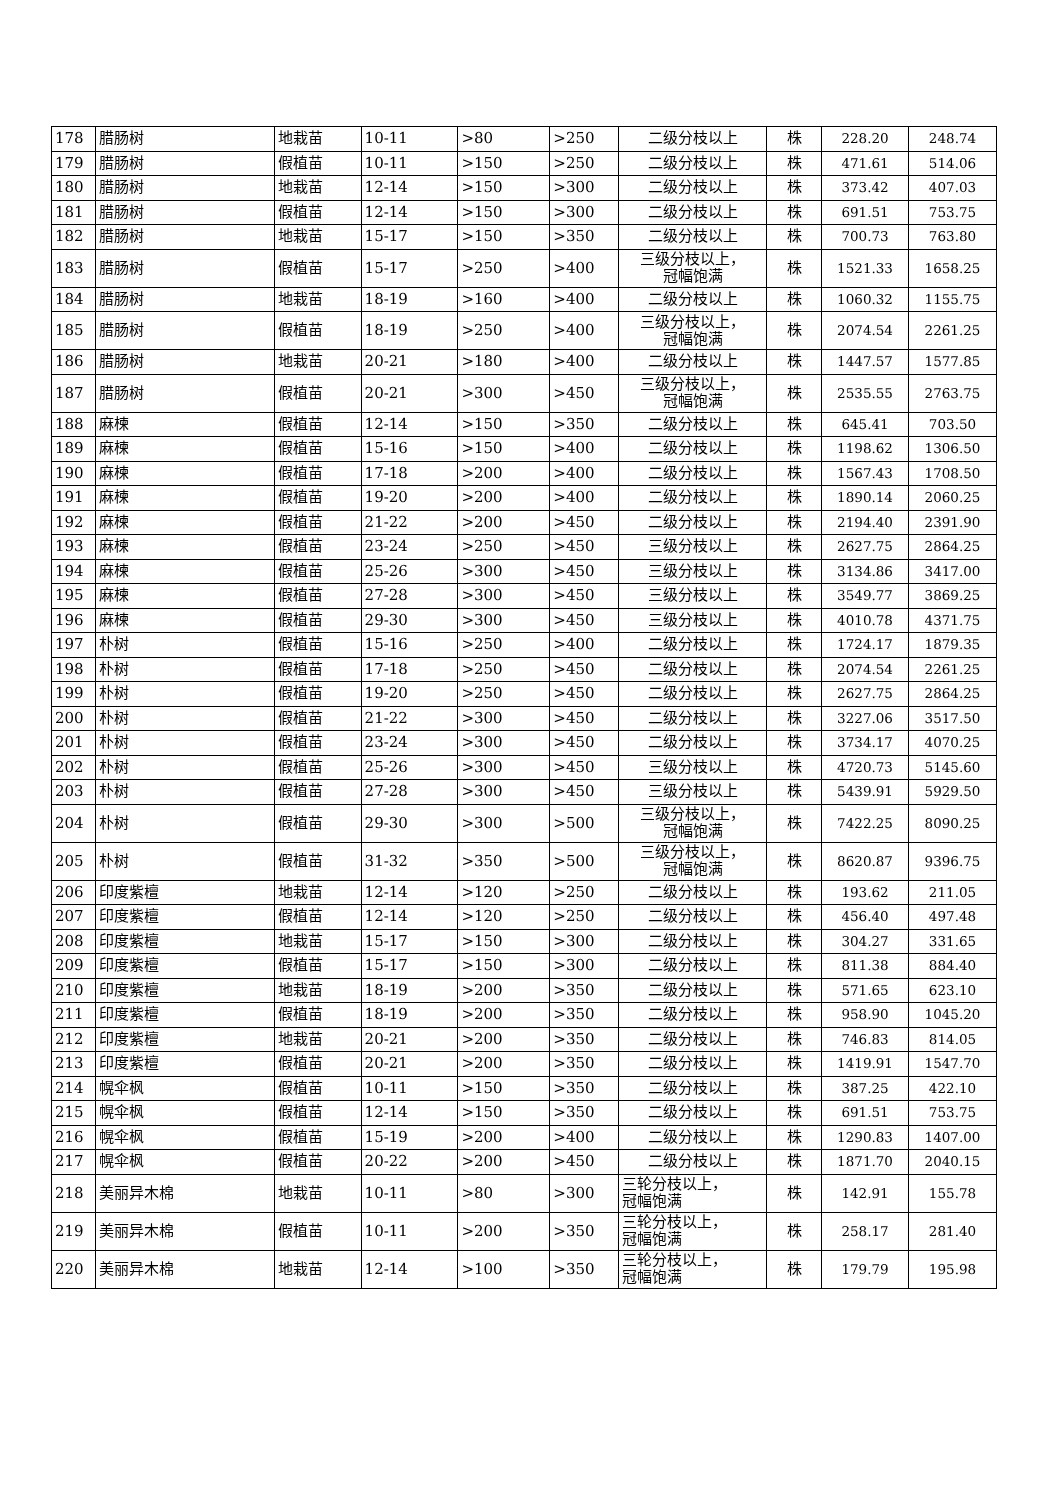| 178 | 腊肠树 | 地栽苗 | 10-11 | >80 | >250 | 二级分枝以上 | 株 | 228.20 | 248.74 |
| 179 | 腊肠树 | 假植苗 | 10-11 | >150 | >250 | 二级分枝以上 | 株 | 471.61 | 514.06 |
| 180 | 腊肠树 | 地栽苗 | 12-14 | >150 | >300 | 二级分枝以上 | 株 | 373.42 | 407.03 |
| 181 | 腊肠树 | 假植苗 | 12-14 | >150 | >300 | 二级分枝以上 | 株 | 691.51 | 753.75 |
| 182 | 腊肠树 | 地栽苗 | 15-17 | >150 | >350 | 二级分枝以上 | 株 | 700.73 | 763.80 |
| 183 | 腊肠树 | 假植苗 | 15-17 | >250 | >400 | 三级分枝以上， 冠幅饱满 | 株 | 1521.33 | 1658.25 |
| 184 | 腊肠树 | 地栽苗 | 18-19 | >160 | >400 | 二级分枝以上 | 株 | 1060.32 | 1155.75 |
| 185 | 腊肠树 | 假植苗 | 18-19 | >250 | >400 | 三级分枝以上， 冠幅饱满 | 株 | 2074.54 | 2261.25 |
| 186 | 腊肠树 | 地栽苗 | 20-21 | >180 | >400 | 二级分枝以上 | 株 | 1447.57 | 1577.85 |
| 187 | 腊肠树 | 假植苗 | 20-21 | >300 | >450 | 三级分枝以上， 冠幅饱满 | 株 | 2535.55 | 2763.75 |
| 188 | 麻楝 | 假植苗 | 12-14 | >150 | >350 | 二级分枝以上 | 株 | 645.41 | 703.50 |
| 189 | 麻楝 | 假植苗 | 15-16 | >150 | >400 | 二级分枝以上 | 株 | 1198.62 | 1306.50 |
| 190 | 麻楝 | 假植苗 | 17-18 | >200 | >400 | 二级分枝以上 | 株 | 1567.43 | 1708.50 |
| 191 | 麻楝 | 假植苗 | 19-20 | >200 | >400 | 二级分枝以上 | 株 | 1890.14 | 2060.25 |
| 192 | 麻楝 | 假植苗 | 21-22 | >200 | >450 | 二级分枝以上 | 株 | 2194.40 | 2391.90 |
| 193 | 麻楝 | 假植苗 | 23-24 | >250 | >450 | 三级分枝以上 | 株 | 2627.75 | 2864.25 |
| 194 | 麻楝 | 假植苗 | 25-26 | >300 | >450 | 三级分枝以上 | 株 | 3134.86 | 3417.00 |
| 195 | 麻楝 | 假植苗 | 27-28 | >300 | >450 | 三级分枝以上 | 株 | 3549.77 | 3869.25 |
| 196 | 麻楝 | 假植苗 | 29-30 | >300 | >450 | 三级分枝以上 | 株 | 4010.78 | 4371.75 |
| 197 | 朴树 | 假植苗 | 15-16 | >250 | >400 | 二级分枝以上 | 株 | 1724.17 | 1879.35 |
| 198 | 朴树 | 假植苗 | 17-18 | >250 | >450 | 二级分枝以上 | 株 | 2074.54 | 2261.25 |
| 199 | 朴树 | 假植苗 | 19-20 | >250 | >450 | 二级分枝以上 | 株 | 2627.75 | 2864.25 |
| 200 | 朴树 | 假植苗 | 21-22 | >300 | >450 | 二级分枝以上 | 株 | 3227.06 | 3517.50 |
| 201 | 朴树 | 假植苗 | 23-24 | >300 | >450 | 二级分枝以上 | 株 | 3734.17 | 4070.25 |
| 202 | 朴树 | 假植苗 | 25-26 | >300 | >450 | 三级分枝以上 | 株 | 4720.73 | 5145.60 |
| 203 | 朴树 | 假植苗 | 27-28 | >300 | >450 | 三级分枝以上 | 株 | 5439.91 | 5929.50 |
| 204 | 朴树 | 假植苗 | 29-30 | >300 | >500 | 三级分枝以上， 冠幅饱满 | 株 | 7422.25 | 8090.25 |
| 205 | 朴树 | 假植苗 | 31-32 | >350 | >500 | 三级分枝以上， 冠幅饱满 | 株 | 8620.87 | 9396.75 |
| 206 | 印度紫檀 | 地栽苗 | 12-14 | >120 | >250 | 二级分枝以上 | 株 | 193.62 | 211.05 |
| 207 | 印度紫檀 | 假植苗 | 12-14 | >120 | >250 | 二级分枝以上 | 株 | 456.40 | 497.48 |
| 208 | 印度紫檀 | 地栽苗 | 15-17 | >150 | >300 | 二级分枝以上 | 株 | 304.27 | 331.65 |
| 209 | 印度紫檀 | 假植苗 | 15-17 | >150 | >300 | 二级分枝以上 | 株 | 811.38 | 884.40 |
| 210 | 印度紫檀 | 地栽苗 | 18-19 | >200 | >350 | 二级分枝以上 | 株 | 571.65 | 623.10 |
| 211 | 印度紫檀 | 假植苗 | 18-19 | >200 | >350 | 二级分枝以上 | 株 | 958.90 | 1045.20 |
| 212 | 印度紫檀 | 地栽苗 | 20-21 | >200 | >350 | 二级分枝以上 | 株 | 746.83 | 814.05 |
| 213 | 印度紫檀 | 假植苗 | 20-21 | >200 | >350 | 二级分枝以上 | 株 | 1419.91 | 1547.70 |
| 214 | 幌伞枫 | 假植苗 | 10-11 | >150 | >350 | 二级分枝以上 | 株 | 387.25 | 422.10 |
| 215 | 幌伞枫 | 假植苗 | 12-14 | >150 | >350 | 二级分枝以上 | 株 | 691.51 | 753.75 |
| 216 | 幌伞枫 | 假植苗 | 15-19 | >200 | >400 | 二级分枝以上 | 株 | 1290.83 | 1407.00 |
| 217 | 幌伞枫 | 假植苗 | 20-22 | >200 | >450 | 二级分枝以上 | 株 | 1871.70 | 2040.15 |
| 218 | 美丽异木棉 | 地栽苗 | 10-11 | >80 | >300 | 三轮分枝以上， 冠幅饱满 | 株 | 142.91 | 155.78 |
| 219 | 美丽异木棉 | 假植苗 | 10-11 | >200 | >350 | 三轮分枝以上， 冠幅饱满 | 株 | 258.17 | 281.40 |
| 220 | 美丽异木棉 | 地栽苗 | 12-14 | >100 | >350 | 三轮分枝以上， 冠幅饱满 | 株 | 179.79 | 195.98 |